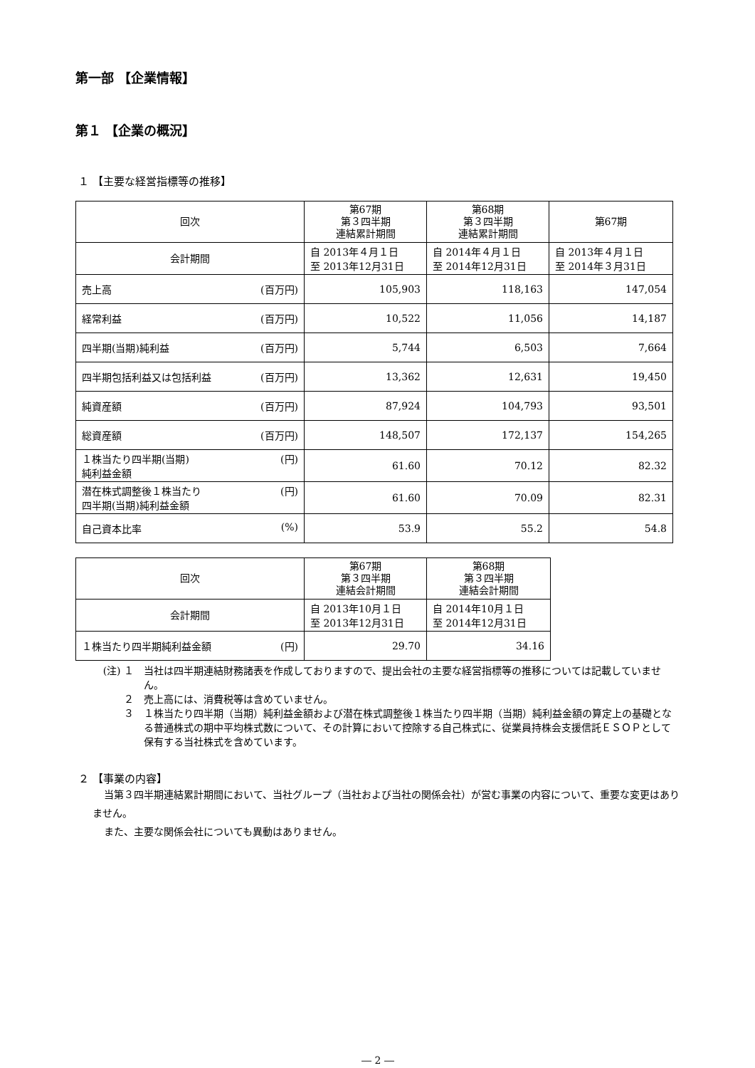第一部 【企業情報】
第１ 【企業の概況】
１ 【主要な経営指標等の推移】
| 回次 | 第67期 第３四半期 連結累計期間 | 第68期 第３四半期 連結累計期間 | 第67期 |
| --- | --- | --- | --- |
| 会計期間 | 自 2013年４月１日 至 2013年12月31日 | 自 2014年４月１日 至 2014年12月31日 | 自 2013年４月１日 至 2014年３月31日 |
| 売上高 (百万円) | 105,903 | 118,163 | 147,054 |
| 経常利益 (百万円) | 10,522 | 11,056 | 14,187 |
| 四半期(当期)純利益 (百万円) | 5,744 | 6,503 | 7,664 |
| 四半期包括利益又は包括利益 (百万円) | 13,362 | 12,631 | 19,450 |
| 純資産額 (百万円) | 87,924 | 104,793 | 93,501 |
| 総資産額 (百万円) | 148,507 | 172,137 | 154,265 |
| １株当たり四半期(当期) 純利益金額 (円) | 61.60 | 70.12 | 82.32 |
| 潜在株式調整後１株当たり 四半期(当期)純利益金額 (円) | 61.60 | 70.09 | 82.31 |
| 自己資本比率 (%) | 53.9 | 55.2 | 54.8 |
| 回次 | 第67期 第３四半期 連結会計期間 | 第68期 第３四半期 連結会計期間 |
| --- | --- | --- |
| 会計期間 | 自 2013年10月１日 至 2013年12月31日 | 自 2014年10月１日 至 2014年12月31日 |
| １株当たり四半期純利益金額 (円) | 29.70 | 34.16 |
(注) １ 当社は四半期連結財務諸表を作成しておりますので、提出会社の主要な経営指標等の推移については記載していません。
２ 売上高には、消費税等は含めていません。
３ １株当たり四半期（当期）純利益金額および潜在株式調整後１株当たり四半期（当期）純利益金額の算定上の基礎となる普通株式の期中平均株式数について、その計算において控除する自己株式に、従業員持株会支援信託ＥＳＯＰとして保有する当社株式を含めています。
２ 【事業の内容】
当第３四半期連結累計期間において、当社グループ（当社および当社の関係会社）が営む事業の内容について、重要な変更はありません。
また、主要な関係会社についても異動はありません。
― 2 ―